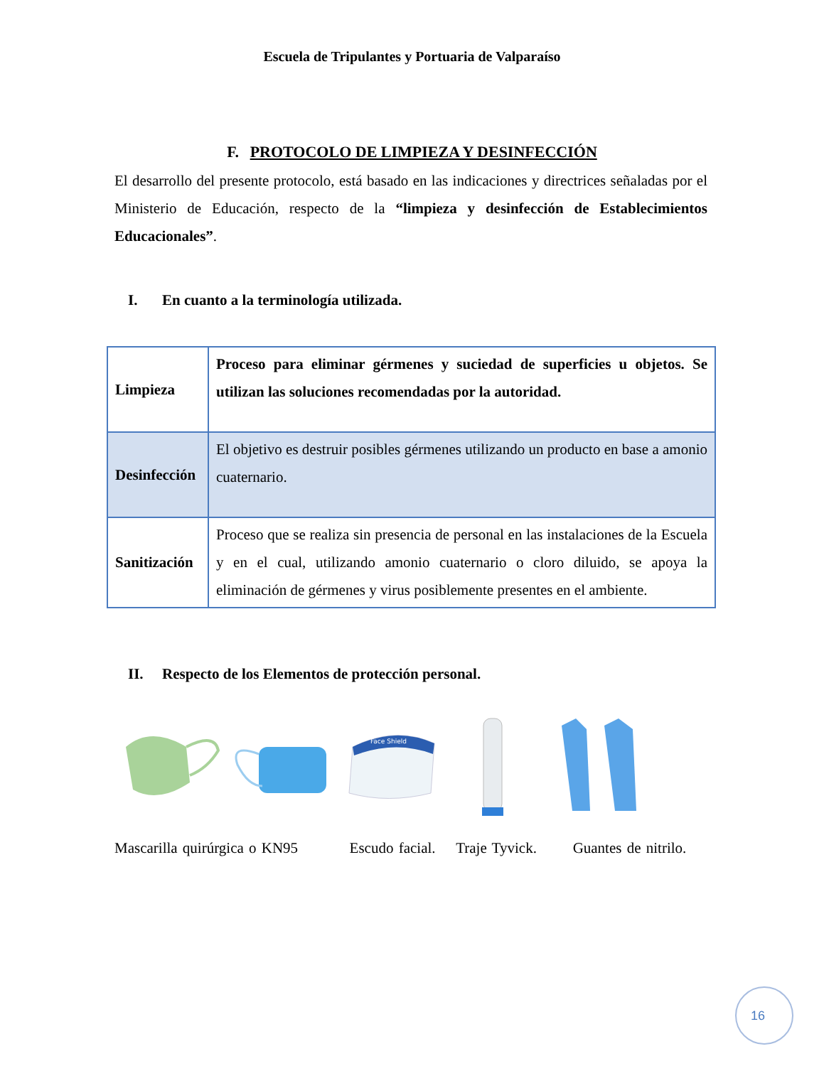Escuela de Tripulantes y Portuaria de Valparaíso
F. PROTOCOLO DE LIMPIEZA Y DESINFECCIÓN
El desarrollo del presente protocolo, está basado en las indicaciones y directrices señaladas por el Ministerio de Educación, respecto de la “limpieza y desinfección de Establecimientos Educacionales”.
I. En cuanto a la terminología utilizada.
| Limpieza | Proceso para eliminar gérmenes y suciedad de superficies u objetos. Se utilizan las soluciones recomendadas por la autoridad. |
| Desinfección | El objetivo es destruir posibles gérmenes utilizando un producto en base a amonio cuaternario. |
| Sanitización | Proceso que se realiza sin presencia de personal en las instalaciones de la Escuela y en el cual, utilizando amonio cuaternario o cloro diluido, se apoya la eliminación de gérmenes y virus posiblemente presentes en el ambiente. |
II. Respecto de los Elementos de protección personal.
Face Shield
Mascarilla quirúrgica o KN95 Escudo facial. Traje Tyvick. Guantes de nitrilo.
16